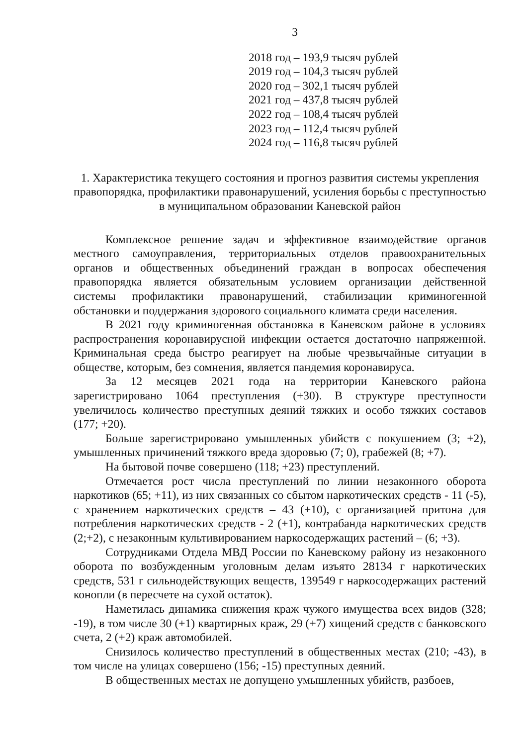3
2018 год – 193,9 тысяч рублей
2019 год – 104,3 тысяч рублей
2020 год – 302,1 тысяч рублей
2021 год – 437,8 тысяч рублей
2022 год – 108,4 тысяч рублей
2023 год – 112,4 тысяч рублей
2024 год – 116,8 тысяч рублей
1. Характеристика текущего состояния и прогноз развития системы укрепления правопорядка, профилактики правонарушений, усиления борьбы с преступностью в муниципальном образовании Каневской район
Комплексное решение задач и эффективное взаимодействие органов местного самоуправления, территориальных отделов правоохранительных органов и общественных объединений граждан в вопросах обеспечения правопорядка является обязательным условием организации действенной системы профилактики правонарушений, стабилизации криминогенной обстановки и поддержания здорового социального климата среди населения.
В 2021 году криминогенная обстановка в Каневском районе в условиях распространения коронавирусной инфекции остается достаточно напряженной. Криминальная среда быстро реагирует на любые чрезвычайные ситуации в обществе, которым, без сомнения, является пандемия коронавируса.
За 12 месяцев 2021 года на территории Каневского района зарегистрировано 1064 преступления (+30). В структуре преступности увеличилось количество преступных деяний тяжких и особо тяжких составов (177; +20).
Больше зарегистрировано умышленных убийств с покушением (3; +2), умышленных причинений тяжкого вреда здоровью (7; 0), грабежей (8; +7).
На бытовой почве совершено (118; +23) преступлений.
Отмечается рост числа преступлений по линии незаконного оборота наркотиков (65; +11), из них связанных со сбытом наркотических средств - 11 (-5), с хранением наркотических средств – 43 (+10), с организацией притона для потребления наркотических средств - 2 (+1), контрабанда наркотических средств (2;+2), с незаконным культивированием наркосодержащих растений – (6; +3).
Сотрудниками Отдела МВД России по Каневскому району из незаконного оборота по возбужденным уголовным делам изъято 28134 г наркотических средств, 531 г сильнодействующих веществ, 139549 г наркосодержащих растений конопли (в пересчете на сухой остаток).
Наметилась динамика снижения краж чужого имущества всех видов (328; -19), в том числе 30 (+1) квартирных краж, 29 (+7) хищений средств с банковского счета, 2 (+2) краж автомобилей.
Снизилось количество преступлений в общественных местах (210; -43), в том числе на улицах совершено (156; -15) преступных деяний.
В общественных местах не допущено умышленных убийств, разбоев,